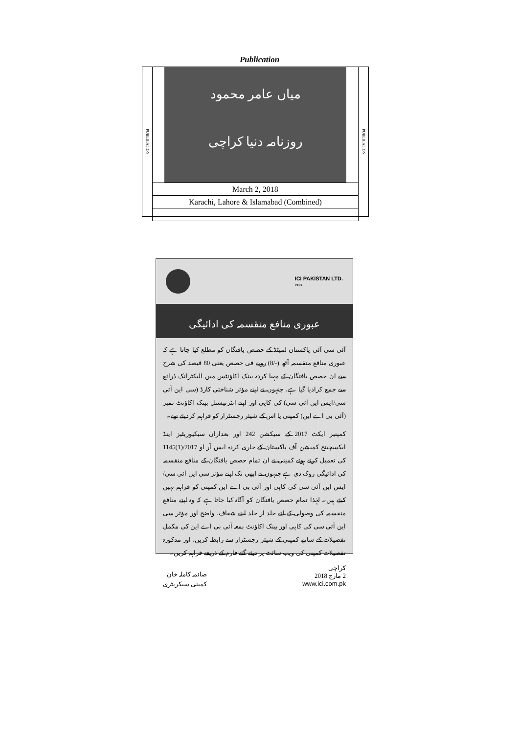Publication
PUBLICATION
PUBLICATION
میاں عامر محمود
روزنامہ دنیا کراچی
| March 2, 2018 |
| Karachi, Lahore & Islamabad (Combined) |
ICI PAKISTAN LTD.
YBG
عبوری منافع منقسمہ کی ادائیگی
آئی سی آئی پاکستان لمیٹڈ کے حصص یافتگان کو مطلع کیا جاتا ہے کہ عبوری منافع منقسمہ آٹھ (-/8) روپے فی حصص یعنی 80 فیصد کی شرح سے ان حصص یافتگان کے مہیا کردہ بینک اکاؤنٹس میں الیکٹرانک ذرائع سے جمع کرادیا گیا ہے، جنہوں نے اپنے مؤثر شناختی کارڈ (سی این آئی سی/ایس این آئی سی) کی کاپی اور اپنے انٹرنیشنل بینک اکاؤنٹ نمبر (آئی بی اے این) کمپنی یا اس کے شیئر رجسٹرار کو فراہم کردیئے تھے۔
کمپنیز ایکٹ 2017 کے سیکشن 242 اور بعدازاں سیکیوریٹیز اینڈ ایکسچینج کمیشن آف پاکستان کے جاری کردہ ایس آر او 2017/(1)1145 کی تعمیل کرتے ہوئے کمپنی نے ان تمام حصص یافتگان کے منافع منقسمہ کی ادائیگی روک دی ہے جنہوں نے ابھی تک اپنے مؤثر سی این آئی سی/ایس این آئی سی کی کاپی اور آئی بی اے این کمپنی کو فراہم نہیں کیئے ہیں۔ لہٰذا تمام حصص یافتگان کو آگاہ کیا جاتا ہے کہ وہ اپنے منافع منقسمہ کی وصولی کے لئے جلد از جلد اپنے شفاف، واضح اور مؤثر سی این آئی سی کی کاپی اور بینک اکاؤنٹ بمعہ آئی بی اے این کی مکمل تفصیلات کے ساتھ کمپنی کے شیئر رجسٹرار سے رابطہ کریں، اور مذکورہ تفصیلات کمپنی کی ویب سائٹ پر دیئے گئے فارم کے ذریعے فراہم کریں۔
کراچی
2 مارچ 2018
www.ici.com.pk
صائمہ کاملہ خان
کمپنی سیکریٹری